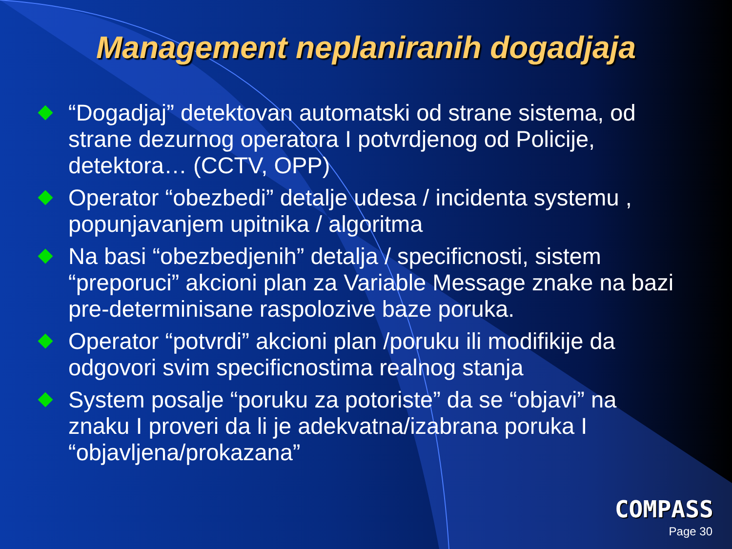Management neplaniranih dogadjaja
“Dogadjaj” detektovan automatski od strane sistema, od strane dezurnog operatora I potvrdjenog od Policije, detektora… (CCTV, OPP)
Operator “obezbedi” detalje udesa / incidenta systemu , popunjavanjem upitnika / algoritma
Na basi “obezbedjenih” detalja / specificnosti, sistem “preporuci” akcioni plan za Variable Message znake na bazi pre-determinisane raspolozive baze poruka.
Operator “potvrdi” akcioni plan /poruku ili modifikije da odgovori svim specificnostima realnog stanja
System posalje “poruku za potoriste” da se “objavi” na znaku I proveri da li je adekvatna/izabrana poruka I “objavljena/prokazana”
COMPASS
Page 30